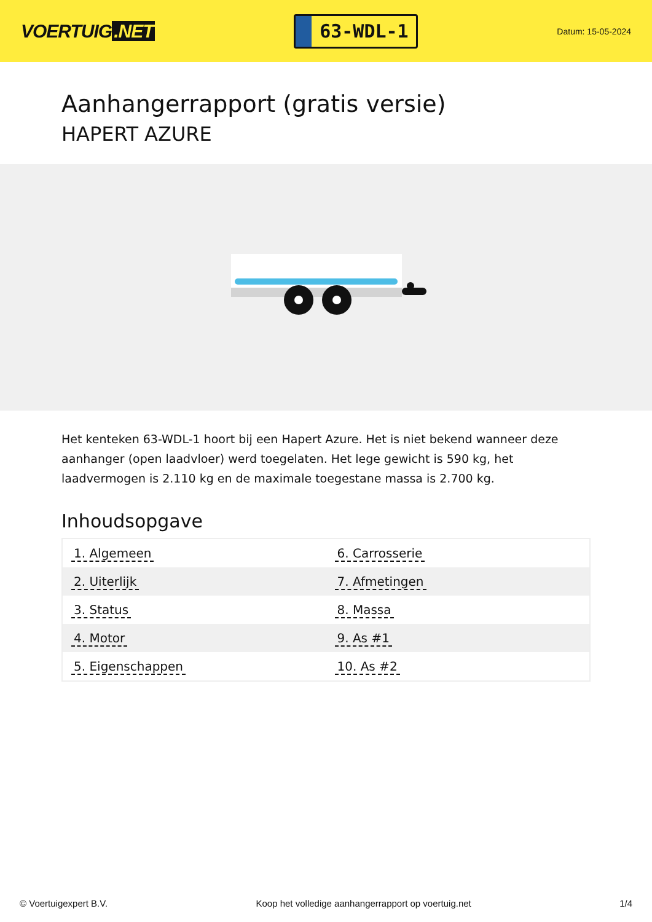VOERTUIG.NET
63-WDL-1
Datum: 15-05-2024
Aanhangerrapport (gratis versie)
HAPERT AZURE
Het kenteken 63-WDL-1 hoort bij een Hapert Azure. Het is niet bekend wanneer deze aanhanger (open laadvloer) werd toegelaten. Het lege gewicht is 590 kg, het laadvermogen is 2.110 kg en de maximale toegestane massa is 2.700 kg.
Inhoudsopgave
| 1. Algemeen | 6. Carrosserie |
| 2. Uiterlijk | 7. Afmetingen |
| 3. Status | 8. Massa |
| 4. Motor | 9. As #1 |
| 5. Eigenschappen | 10. As #2 |
© Voertuigexpert B.V. Koop het volledige aanhangerrapport op voertuig.net 1/4